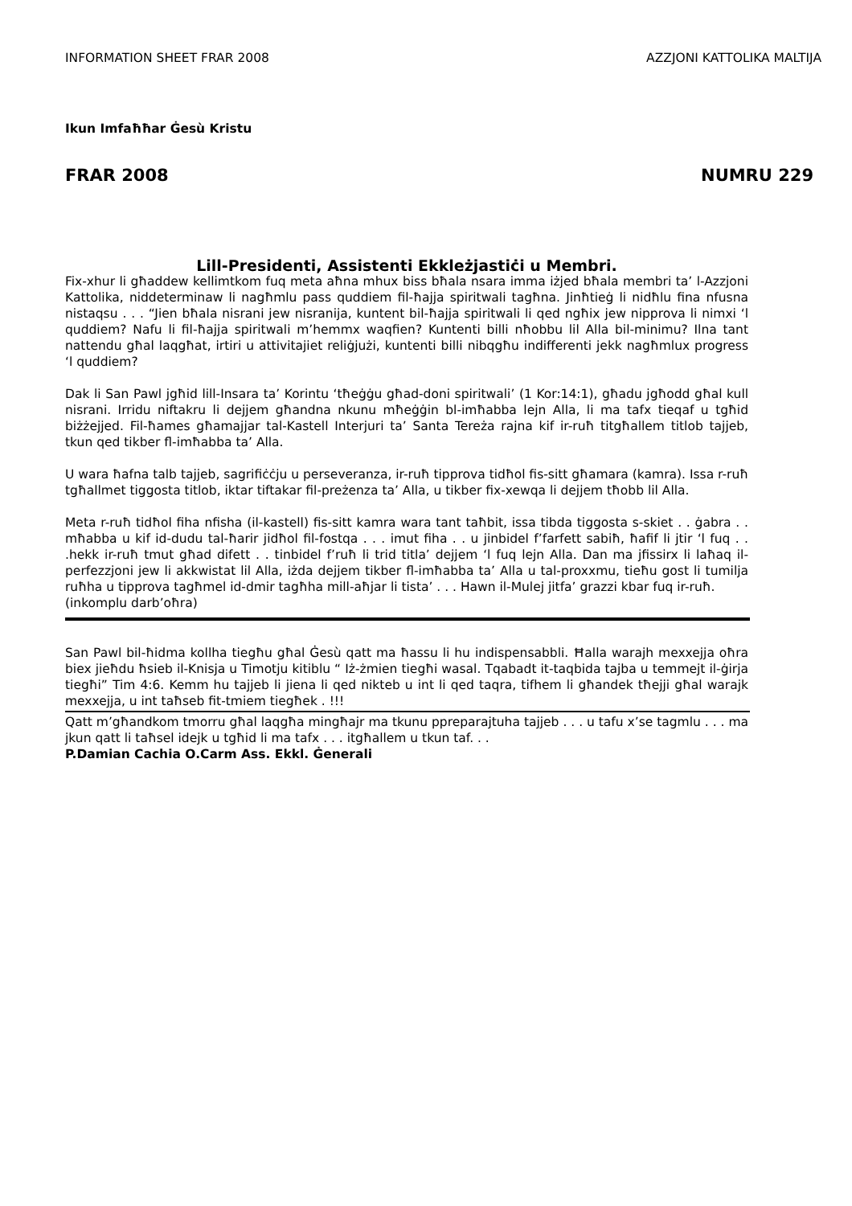INFORMATION SHEET FRAR 2008 AZZJONI KATTOLIKA MALTIJA
Ikun Imfaħħar Ġesù Kristu
FRAR 2008 NUMRU 229
Lill-Presidenti, Assistenti Ekkleżjastiċi u Membri.
Fix-xhur li għaddew kellimtkom fuq meta aħna mhux biss bħala nsara imma iżjed bħala membri ta’ l-Azzjoni Kattolika, niddeterminaw li nagħmlu pass quddiem fil-ħajja spiritwali tagħna. Jinħtieġ li nidħlu fina nfusna nistaqsu . . . “Jien bħala nisrani jew nisranija, kuntent bil-ħajja spiritwali li qed ngħix jew nipprova li nimxi ‘l quddiem? Nafu li fil-ħajja spiritwali m’hemmx waqfien? Kuntenti billi nħobbu lil Alla bil-minimu? Ilna tant nattendu għal laqgħat, irtiri u attivitajiet reliġjużi, kuntenti billi nibqgħu indifferenti jekk nagħmlux progress ‘l quddiem?
Dak li San Pawl jgħid lill-Insara ta’ Korintu ‘tħeġġu għad-doni spiritwali’ (1 Kor:14:1), għadu jgħodd għal kull nisrani. Irridu niftakru li dejjem għandna nkunu mħeġġin bl-imħabba lejn Alla, li ma tafx tieqaf u tgħid biżżejjed. Fil-ħames għamajjar tal-Kastell Interjuri ta’ Santa Tereża rajna kif ir-ruħ titgħallem titlob tajjeb, tkun qed tikber fl-imħabba ta’ Alla.
U wara ħafna talb tajjeb, sagrifiċċju u perseveranza, ir-ruħ tipprova tidħol fis-sitt għamara (kamra). Issa r-ruħ tgħallmet tiggosta titlob, iktar tiftakar fil-preżenza ta’ Alla, u tikber fix-xewqa li dejjem tħobb lil Alla.
Meta r-ruħ tidħol fiha nfisha (il-kastell) fis-sitt kamra wara tant taħbit, issa tibda tiggosta s-skiet . . ġabra . . mħabba u kif id-dudu tal-ħarir jidħol fil-fostqa . . . imut fiha . . u jinbidel f’farfett sabiħ, ħafif li jtir ‘l fuq . . .hekk ir-ruħ tmut għad difett . . tinbidel f’ruħ li trid titla’ dejjem ‘l fuq lejn Alla. Dan ma jfissirx li laħaq il-perfezzjoni jew li akkwistat lil Alla, iżda dejjem tikber fl-imħabba ta’ Alla u tal-proxxmu, tieħu gost li tumilja ruħha u tipprova tagħmel id-dmir tagħha mill-aħjar li tista’ . . . Hawn il-Mulej jitfa’ grazzi kbar fuq ir-ruħ.
(inkomplu darb’oħra)
San Pawl bil-ħidma kollha tiegħu għal Ġesù qatt ma ħassu li hu indispensabbli. Ħalla warajh mexxejja oħra biex jieħdu ħsieb il-Knisja u Timotju kitiblu “ Iż-żmien tiegħi wasal. Tqabadt it-taqbida tajba u temmejt il-ġirja tiegħi” Tim 4:6. Kemm hu tajjeb li jiena li qed nikteb u int li qed taqra, tifhem li għandek tħejji għal warajk mexxejja, u int taħseb fit-tmiem tiegħek . !!!
Qatt m’għandkom tmorru għal laqgħa mingħajr ma tkunu ppreparajtuha tajjeb . . . u tafu x’se tagmlu . . . ma jkun qatt li taħsel idejk u tgħid li ma tafx . . . itgħallem u tkun taf. . .
P.Damian Cachia O.Carm Ass. Ekkl. Ġenerali